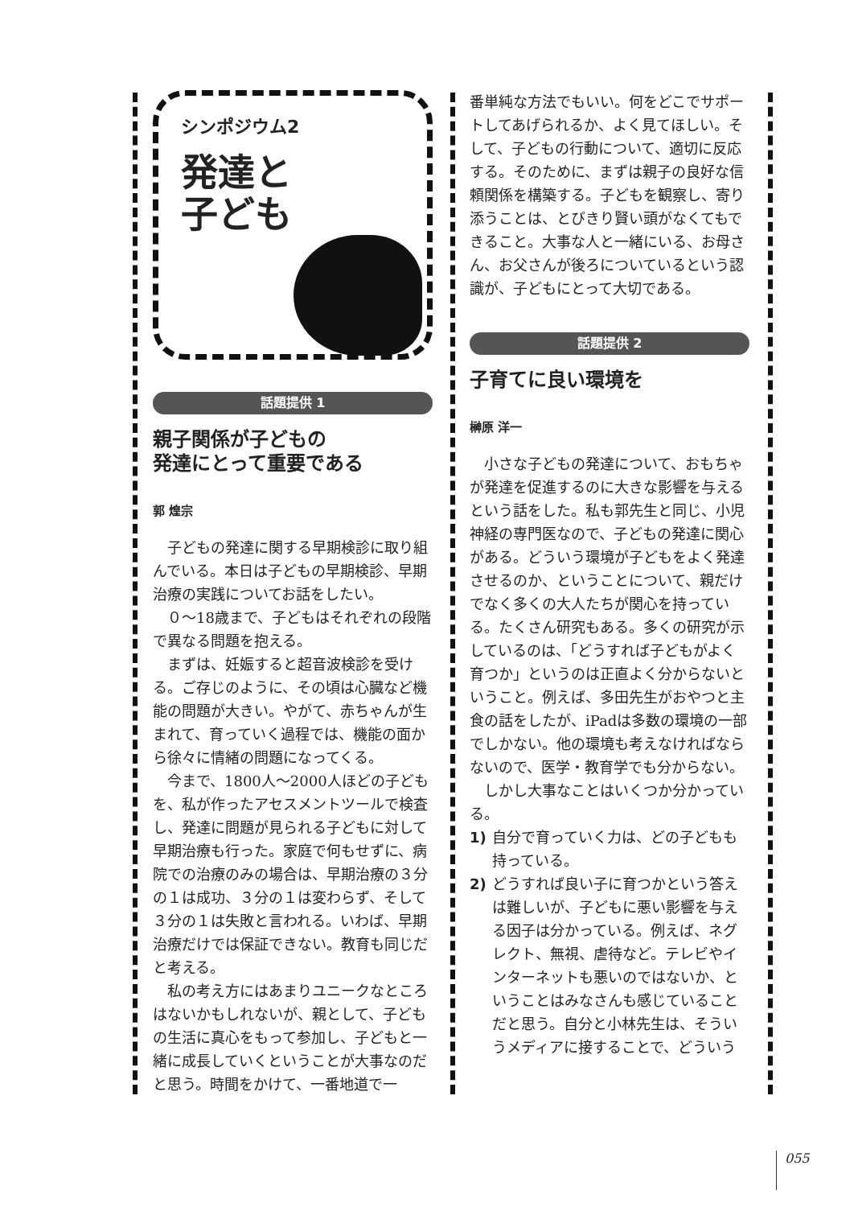シンポジウム2
発達と
子ども
話題提供 1
親子関係が子どもの
発達にとって重要である
郭 煌宗
子どもの発達に関する早期検診に取り組んでいる。本日は子どもの早期検診、早期治療の実践についてお話をしたい。
０～18歳まで、子どもはそれぞれの段階で異なる問題を抱える。
まずは、妊娠すると超音波検診を受ける。ご存じのように、その頃は心臓など機能の問題が大きい。やがて、赤ちゃんが生まれて、育っていく過程では、機能の面から徐々に情緒の問題になってくる。
今まで、1800人～2000人ほどの子どもを、私が作ったアセスメントツールで検査し、発達に問題が見られる子どもに対して早期治療も行った。家庭で何もせずに、病院での治療のみの場合は、早期治療の３分の１は成功、３分の１は変わらず、そして３分の１は失敗と言われる。いわば、早期治療だけでは保証できない。教育も同じだと考える。
私の考え方にはあまりユニークなところはないかもしれないが、親として、子どもの生活に真心をもって参加し、子どもと一緒に成長していくということが大事なのだと思う。時間をかけて、一番地道で一
番単純な方法でもいい。何をどこでサポートしてあげられるか、よく見てほしい。そして、子どもの行動について、適切に反応する。そのために、まずは親子の良好な信頼関係を構築する。子どもを観察し、寄り添うことは、とびきり賢い頭がなくてもできること。大事な人と一緒にいる、お母さん、お父さんが後ろについているという認識が、子どもにとって大切である。
話題提供 2
子育てに良い環境を
榊原 洋一
小さな子どもの発達について、おもちゃが発達を促進するのに大きな影響を与えるという話をした。私も郭先生と同じ、小児神経の専門医なので、子どもの発達に関心がある。どういう環境が子どもをよく発達させるのか、ということについて、親だけでなく多くの大人たちが関心を持っている。たくさん研究もある。多くの研究が示しているのは、「どうすれば子どもがよく育つか」というのは正直よく分からないということ。例えば、多田先生がおやつと主食の話をしたが、iPadは多数の環境の一部でしかない。他の環境も考えなければならないので、医学・教育学でも分からない。
しかし大事なことはいくつか分かっている。
1) 自分で育っていく力は、どの子どもも持っている。
2) どうすれば良い子に育つかという答えは難しいが、子どもに悪い影響を与える因子は分かっている。例えば、ネグレクト、無視、虐待など。テレビやインターネットも悪いのではないか、ということはみなさんも感じていることだと思う。自分と小林先生は、そういうメディアに接することで、どういう
055